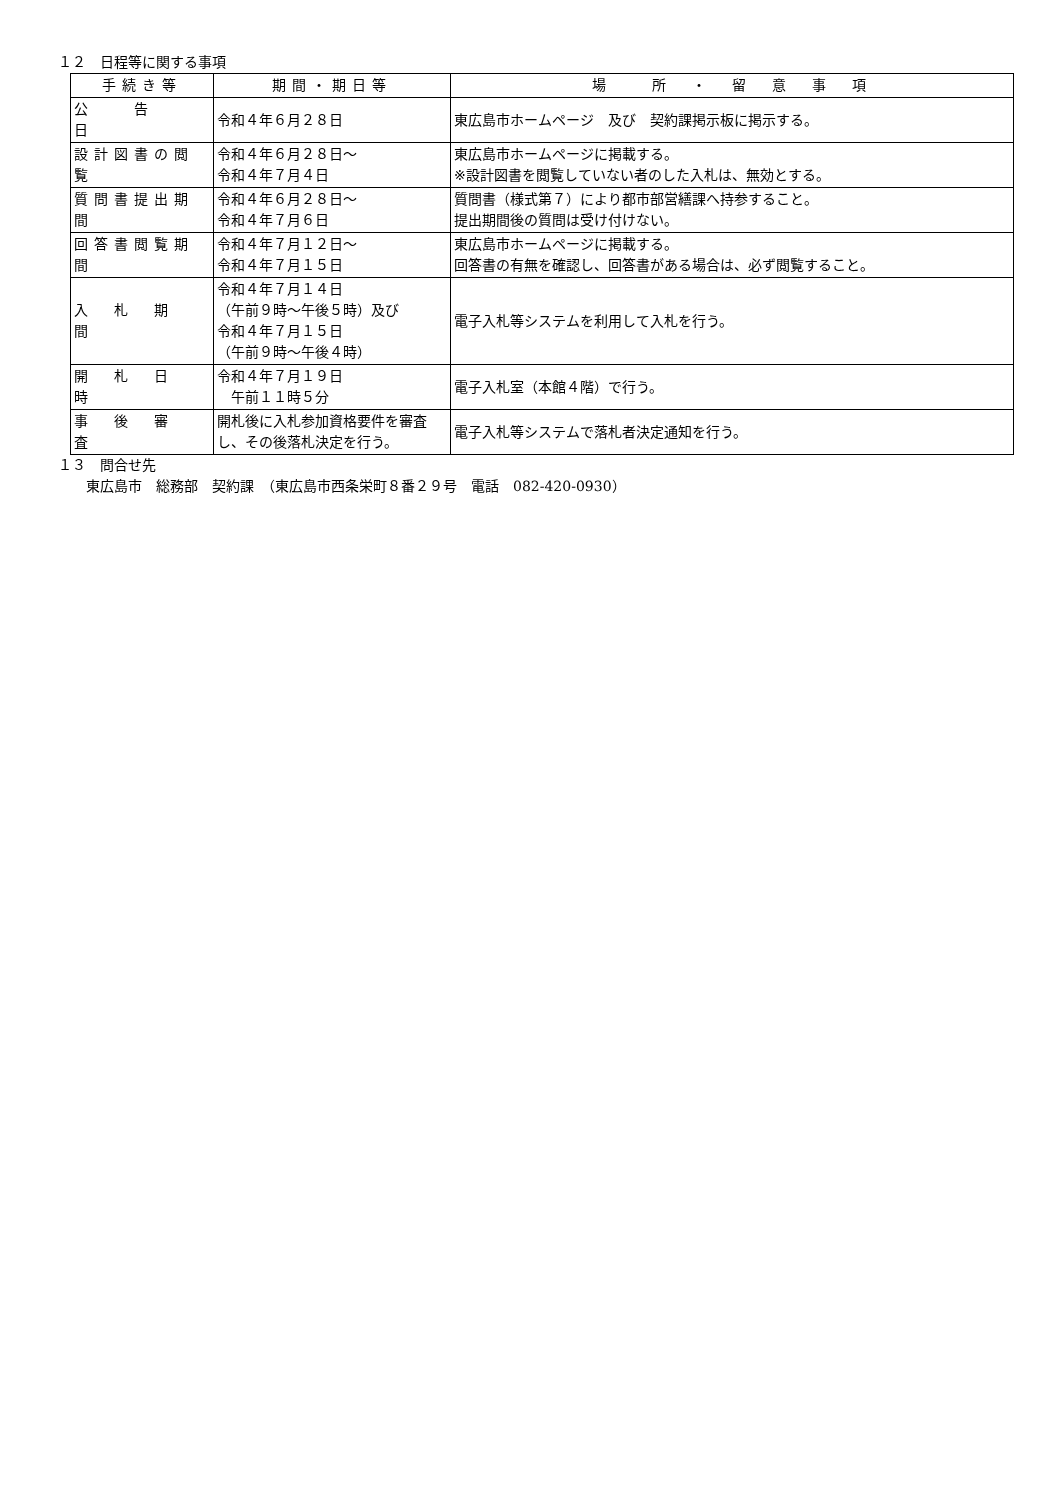１２　日程等に関する事項
| 手続き等 | 期間・期日等 | 場 所 ・ 留 意 事 項 |
| --- | --- | --- |
| 公 告 日 | 令和４年６月２８日 | 東広島市ホームページ 及び 契約課掲示板に掲示する。 |
| 設計図書の閲覧 | 令和４年６月２８日～ 令和４年７月４日 | 東広島市ホームページに掲載する。 ※設計図書を閲覧していない者のした入札は、無効とする。 |
| 質問書提出期間 | 令和４年６月２８日～ 令和４年７月６日 | 質問書（様式第７）により都市部営繕課へ持参すること。 提出期間後の質問は受け付けない。 |
| 回答書閲覧期間 | 令和４年７月１２日～ 令和４年７月１５日 | 東広島市ホームページに掲載する。 回答書の有無を確認し、回答書がある場合は、必ず閲覧すること。 |
| 入 札 期 間 | 令和４年７月１４日 （午前９時～午後５時）及び 令和４年７月１５日 （午前９時～午後４時） | 電子入札等システムを利用して入札を行う。 |
| 開 札 日 時 | 令和４年７月１９日 午前１１時５分 | 電子入札室（本館４階）で行う。 |
| 事 後 審 査 | 開札後に入札参加資格要件を審査し、その後落札決定を行う。 | 電子入札等システムで落札者決定通知を行う。 |
１３　問合せ先
　　東広島市　総務部　契約課　（東広島市西条栄町８番２９号　電話　082-420-0930）